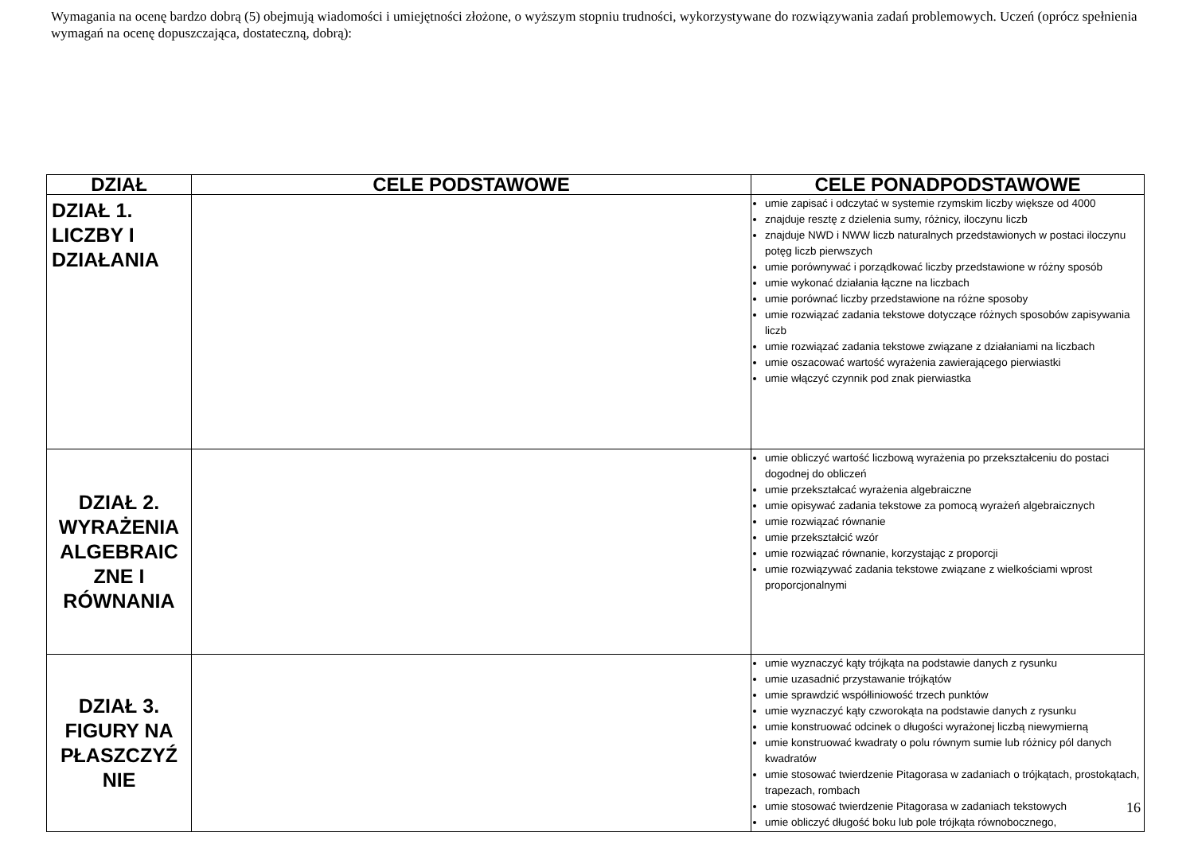Wymagania na ocenę bardzo dobrą (5) obejmują wiadomości i umiejętności złożone, o wyższym stopniu trudności, wykorzystywane do rozwiązywania zadań problemowych. Uczeń (oprócz spełnienia wymagań na ocenę dopuszczająca, dostateczną, dobrą):
| DZIAŁ | CELE PODSTAWOWE | CELE PONADPODSTAWOWE |
| --- | --- | --- |
| DZIAŁ 1. LICZBY I DZIAŁANIA | | umie zapisać i odczytać w systemie rzymskim liczby większe od 4000 znajduje resztę z dzielenia sumy, różnicy, iloczynu liczb znajduje NWD i NWW liczb naturalnych przedstawionych w postaci iloczynu potęg liczb pierwszych umie porównywać i porządkować liczby przedstawione w różny sposób umie wykonać działania łączne na liczbach umie porównać liczby przedstawione na różne sposoby umie rozwiązać zadania tekstowe dotyczące różnych sposobów zapisywania liczb umie rozwiązać zadania tekstowe związane z działaniami na liczbach umie oszacować wartość wyrażenia zawierającego pierwiastki umie włączyć czynnik pod znak pierwiastka |
| DZIAŁ 2. WYRAŻENIA ALGEBRAIC ZNE I RÓWNANIA | | umie obliczyć wartość liczbową wyrażenia po przekształceniu do postaci dogodnej do obliczeń umie przekształcać wyrażenia algebraiczne umie opisywać zadania tekstowe za pomocą wyrażeń algebraicznych umie rozwiązać równanie umie przekształcić wzór umie rozwiązać równanie, korzystając z proporcji umie rozwiązywać zadania tekstowe związane z wielkościami wprost proporcjonalnymi |
| DZIAŁ 3. FIGURY NA PŁASZCZYŹ NIE | | umie wyznaczyć kąty trójkąta na podstawie danych z rysunku umie uzasadnić przystawanie trójkątów umie sprawdzić współliniowość trzech punktów umie wyznaczyć kąty czworokąta na podstawie danych z rysunku umie konstruować odcinek o długości wyrażonej liczbą niewymierną umie konstruować kwadraty o polu równym sumie lub różnicy pól danych kwadratów umie stosować twierdzenie Pitagorasa w zadaniach o trójkątach, prostokątach, trapezach, rombach umie stosować twierdzenie Pitagorasa w zadaniach tekstowych umie obliczyć długość boku lub pole trójkąta równobocznego, |
16